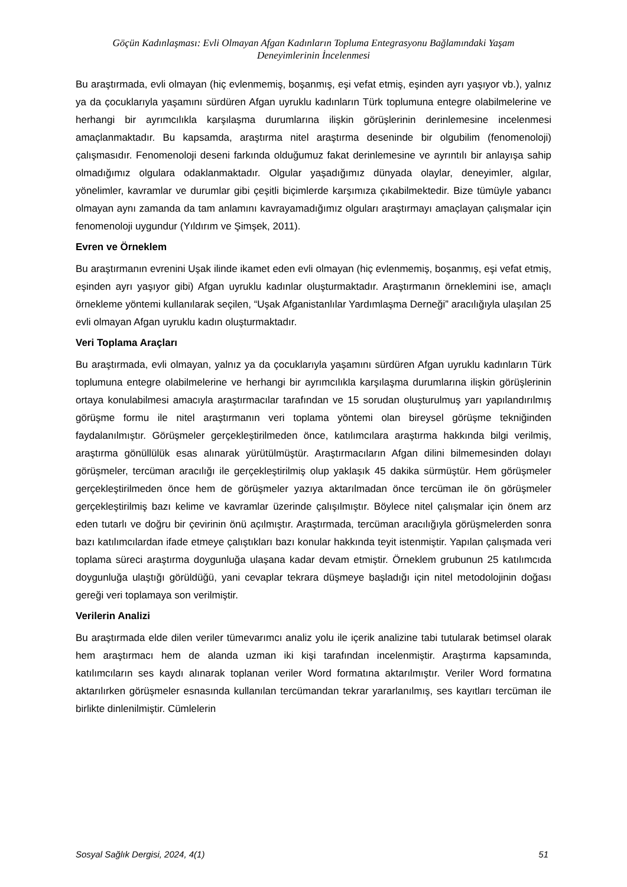Göçün Kadınlaşması: Evli Olmayan Afgan Kadınların Topluma Entegrasyonu Bağlamındaki Yaşam
Deneyimlerinin İncelenmesi
Bu araştırmada, evli olmayan (hiç evlenmemiş, boşanmış, eşi vefat etmiş, eşinden ayrı yaşıyor vb.), yalnız ya da çocuklarıyla yaşamını sürdüren Afgan uyruklu kadınların Türk toplumuna entegre olabilmelerine ve herhangi bir ayrımcılıkla karşılaşma durumlarına ilişkin görüşlerinin derinlemesine incelenmesi amaçlanmaktadır. Bu kapsamda, araştırma nitel araştırma deseninde bir olgubilim (fenomenoloji) çalışmasıdır. Fenomenoloji deseni farkında olduğumuz fakat derinlemesine ve ayrıntılı bir anlayışa sahip olmadığımız olgulara odaklanmaktadır. Olgular yaşadığımız dünyada olaylar, deneyimler, algılar, yönelimler, kavramlar ve durumlar gibi çeşitli biçimlerde karşımıza çıkabilmektedir. Bize tümüyle yabancı olmayan aynı zamanda da tam anlamını kavrayamadığımız olguları araştırmayı amaçlayan çalışmalar için fenomenoloji uygundur (Yıldırım ve Şimşek, 2011).
Evren ve Örneklem
Bu araştırmanın evrenini Uşak ilinde ikamet eden evli olmayan (hiç evlenmemiş, boşanmış, eşi vefat etmiş, eşinden ayrı yaşıyor gibi) Afgan uyruklu kadınlar oluşturmaktadır. Araştırmanın örneklemini ise, amaçlı örnekleme yöntemi kullanılarak seçilen, “Uşak Afganistanlılar Yardımlaşma Derneği” aracılığıyla ulaşılan 25 evli olmayan Afgan uyruklu kadın oluşturmaktadır.
Veri Toplama Araçları
Bu araştırmada, evli olmayan, yalnız ya da çocuklarıyla yaşamını sürdüren Afgan uyruklu kadınların Türk toplumuna entegre olabilmelerine ve herhangi bir ayrımcılıkla karşılaşma durumlarına ilişkin görüşlerinin ortaya konulabilmesi amacıyla araştırmacılar tarafından ve 15 sorudan oluşturulmuş yarı yapılandırılmış görüşme formu ile nitel araştırmanın veri toplama yöntemi olan bireysel görüşme tekniğinden faydalanılmıştır. Görüşmeler gerçekleştirilmeden önce, katılımcılara araştırma hakkında bilgi verilmiş, araştırma gönüllülük esas alınarak yürütülmüştür. Araştırmacıların Afgan dilini bilmemesinden dolayı görüşmeler, tercüman aracılığı ile gerçekleştirilmiş olup yaklaşık 45 dakika sürmüştür. Hem görüşmeler gerçekleştirilmeden önce hem de görüşmeler yazıya aktarılmadan önce tercüman ile ön görüşmeler gerçekleştirilmiş bazı kelime ve kavramlar üzerinde çalışılmıştır. Böylece nitel çalışmalar için önem arz eden tutarlı ve doğru bir çevirinin önü açılmıştır. Araştırmada, tercüman aracılığıyla görüşmelerden sonra bazı katılımcılardan ifade etmeye çalıştıkları bazı konular hakkında teyit istenmiştir. Yapılan çalışmada veri toplama süreci araştırma doygunluğa ulaşana kadar devam etmiştir. Örneklem grubunun 25 katılımcıda doygunluğa ulaştığı görüldüğü, yani cevaplar tekrara düşmeye başladığı için nitel metodolojinin doğası gereği veri toplamaya son verilmiştir.
Verilerin Analizi
Bu araştırmada elde dilen veriler tümevarımcı analiz yolu ile içerik analizine tabi tutularak betimsel olarak hem araştırmacı hem de alanda uzman iki kişi tarafından incelenmiştir. Araştırma kapsamında, katılımcıların ses kaydı alınarak toplanan veriler Word formatına aktarılmıştır. Veriler Word formatına aktarılırken görüşmeler esnasında kullanılan tercümandan tekrar yararlanılmış, ses kayıtları tercüman ile birlikte dinlenilmiştir. Cümlelerin
Sosyal Sağlık Dergisi, 2024, 4(1) 51